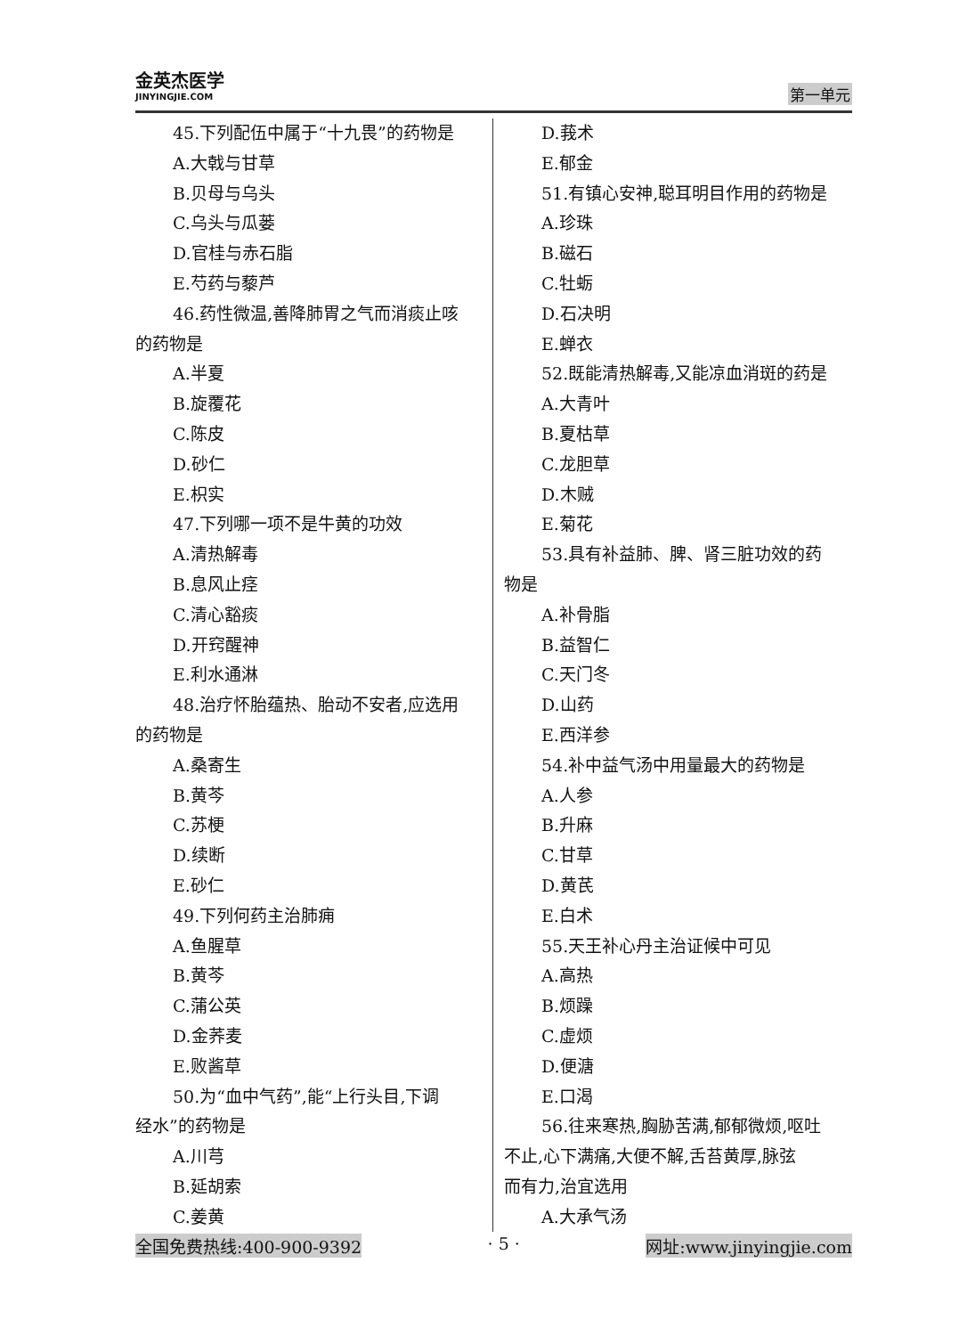金英杰医学
JINYINGJIE.COM
第一单元
45.下列配伍中属于“十九畏”的药物是
A.大戟与甘草
B.贝母与乌头
C.乌头与瓜蒌
D.官桂与赤石脂
E.芍药与藜芦
46.药性微温,善降肺胃之气而消痰止咳
的药物是
A.半夏
B.旋覆花
C.陈皮
D.砂仁
E.枳实
47.下列哪一项不是牛黄的功效
A.清热解毒
B.息风止痉
C.清心豁痰
D.开窍醒神
E.利水通淋
48.治疗怀胎蕴热、胎动不安者,应选用
的药物是
A.桑寄生
B.黄芩
C.苏梗
D.续断
E.砂仁
49.下列何药主治肺痈
A.鱼腥草
B.黄芩
C.蒲公英
D.金荞麦
E.败酱草
50.为“血中气药”,能“上行头目,下调
经水”的药物是
A.川芎
B.延胡索
C.姜黄
D.莪术
E.郁金
51.有镇心安神,聪耳明目作用的药物是
A.珍珠
B.磁石
C.牡蛎
D.石决明
E.蝉衣
52.既能清热解毒,又能凉血消斑的药是
A.大青叶
B.夏枯草
C.龙胆草
D.木贼
E.菊花
53.具有补益肺、脾、肾三脏功效的药
物是
A.补骨脂
B.益智仁
C.天门冬
D.山药
E.西洋参
54.补中益气汤中用量最大的药物是
A.人参
B.升麻
C.甘草
D.黄芪
E.白术
55.天王补心丹主治证候中可见
A.高热
B.烦躁
C.虚烦
D.便溏
E.口渴
56.往来寒热,胸胁苦满,郁郁微烦,呕吐
不止,心下满痛,大便不解,舌苔黄厚,脉弦
而有力,治宜选用
A.大承气汤
全国免费热线:400-900-9392 · 5 · 网址:www.jinyingjie.com